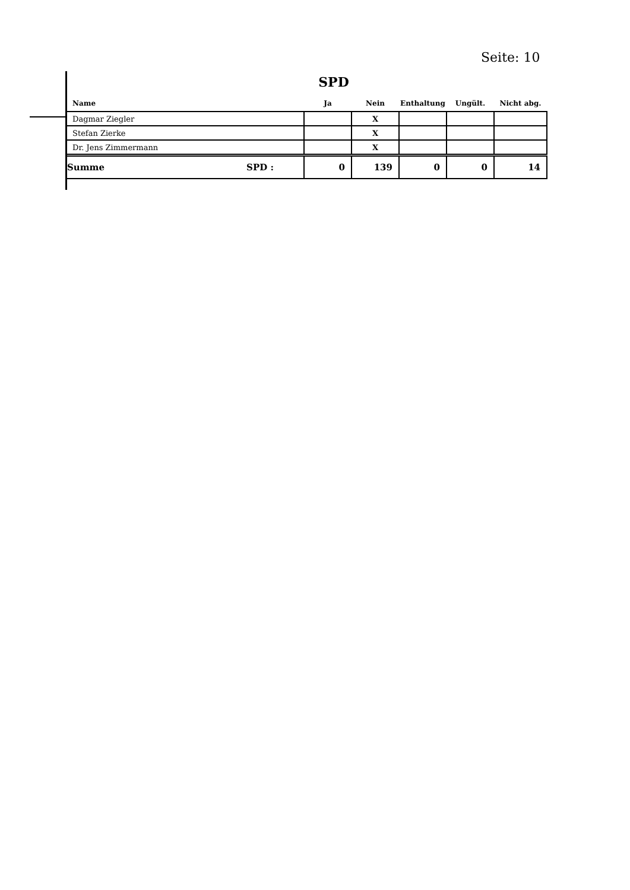Seite: 10
SPD
| Name | Ja | Nein | Enthaltung | Ungült. | Nicht abg. |
| --- | --- | --- | --- | --- | --- |
| Dagmar Ziegler | | X | | | |
| Stefan Zierke | | X | | | |
| Dr. Jens Zimmermann | | X | | | |
| Summe SPD : | 0 | 139 | 0 | 0 | 14 |